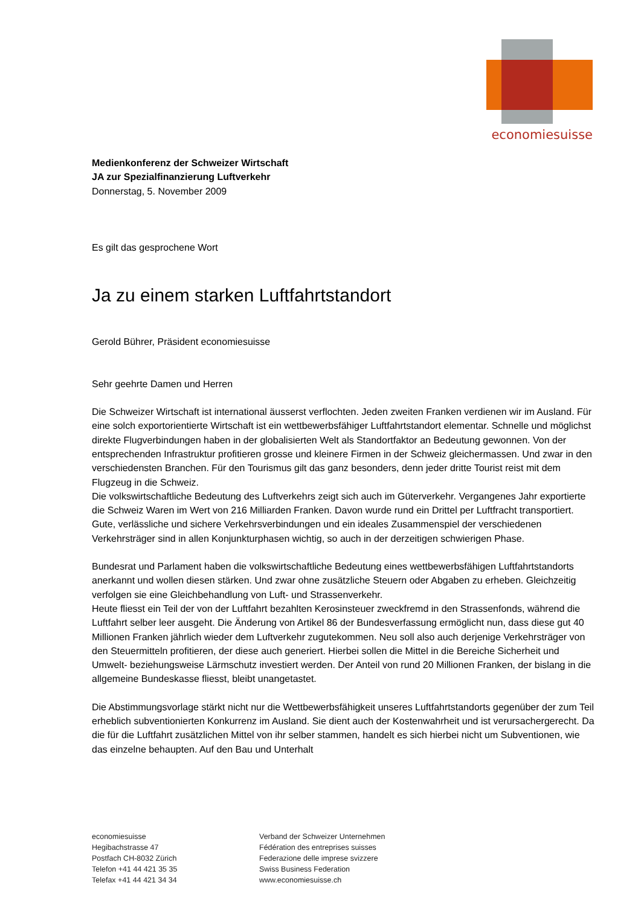economiesuisse
Medienkonferenz der Schweizer Wirtschaft
JA zur Spezialfinanzierung Luftverkehr
Donnerstag, 5. November 2009
Es gilt das gesprochene Wort
Ja zu einem starken Luftfahrtstandort
Gerold Bührer, Präsident economiesuisse
Sehr geehrte Damen und Herren
Die Schweizer Wirtschaft ist international äusserst verflochten. Jeden zweiten Franken verdienen wir im Ausland. Für eine solch exportorientierte Wirtschaft ist ein wettbewerbsfähiger Luftfahrtstandort elementar. Schnelle und möglichst direkte Flugverbindungen haben in der globalisierten Welt als Standortfaktor an Bedeutung gewonnen. Von der entsprechenden Infrastruktur profitieren grosse und kleinere Firmen in der Schweiz gleichermassen. Und zwar in den verschiedensten Branchen. Für den Tourismus gilt das ganz besonders, denn jeder dritte Tourist reist mit dem Flugzeug in die Schweiz.
Die volkswirtschaftliche Bedeutung des Luftverkehrs zeigt sich auch im Güterverkehr. Vergangenes Jahr exportierte die Schweiz Waren im Wert von 216 Milliarden Franken. Davon wurde rund ein Drittel per Luftfracht transportiert. Gute, verlässliche und sichere Verkehrsverbindungen und ein ideales Zusammenspiel der verschiedenen Verkehrsträger sind in allen Konjunkturphasen wichtig, so auch in der derzeitigen schwierigen Phase.
Bundesrat und Parlament haben die volkswirtschaftliche Bedeutung eines wettbewerbsfähigen Luftfahrtstandorts anerkannt und wollen diesen stärken. Und zwar ohne zusätzliche Steuern oder Abgaben zu erheben. Gleichzeitig verfolgen sie eine Gleichbehandlung von Luft- und Strassenverkehr.
Heute fliesst ein Teil der von der Luftfahrt bezahlten Kerosinsteuer zweckfremd in den Strassenfonds, während die Luftfahrt selber leer ausgeht. Die Änderung von Artikel 86 der Bundesverfassung ermöglicht nun, dass diese gut 40 Millionen Franken jährlich wieder dem Luftverkehr zugutekommen. Neu soll also auch derjenige Verkehrsträger von den Steuermitteln profitieren, der diese auch generiert. Hierbei sollen die Mittel in die Bereiche Sicherheit und Umwelt- beziehungsweise Lärmschutz investiert werden. Der Anteil von rund 20 Millionen Franken, der bislang in die allgemeine Bundeskasse fliesst, bleibt unangetastet.
Die Abstimmungsvorlage stärkt nicht nur die Wettbewerbsfähigkeit unseres Luftfahrtstandorts gegenüber der zum Teil erheblich subventionierten Konkurrenz im Ausland. Sie dient auch der Kostenwahrheit und ist verursachergerecht. Da die für die Luftfahrt zusätzlichen Mittel von ihr selber stammen, handelt es sich hierbei nicht um Subventionen, wie das einzelne behaupten. Auf den Bau und Unterhalt
economiesuisse
Hegibachstrasse 47
Postfach CH-8032 Zürich
Telefon +41 44 421 35 35
Telefax +41 44 421 34 34
Verband der Schweizer Unternehmen
Fédération des entreprises suisses
Federazione delle imprese svizzere
Swiss Business Federation
www.economiesuisse.ch